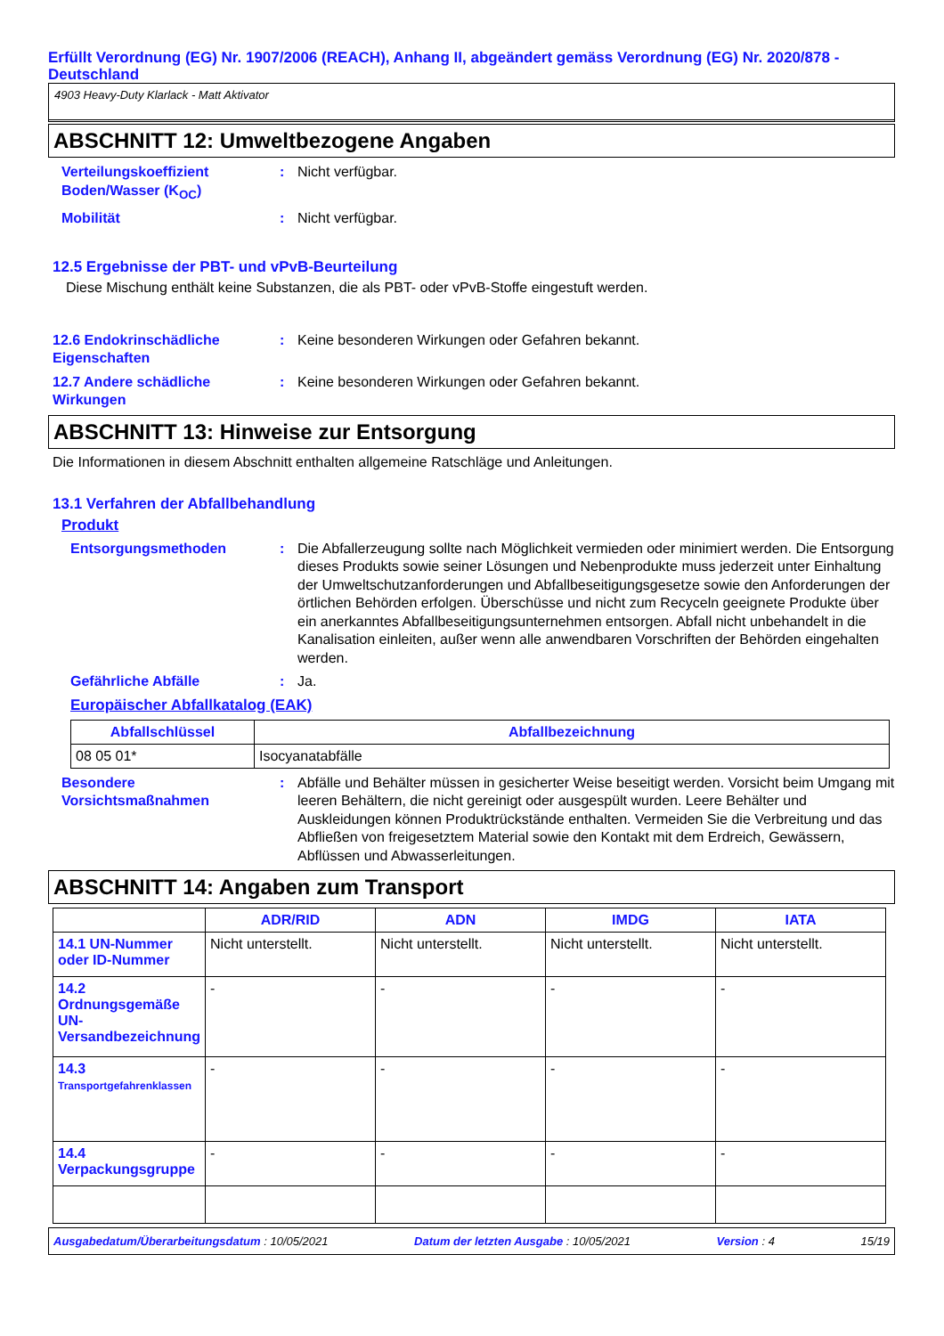Erfüllt Verordnung (EG) Nr. 1907/2006 (REACH), Anhang II, abgeändert gemäss Verordnung (EG) Nr. 2020/878 - Deutschland
4903 Heavy-Duty Klarlack - Matt Aktivator
ABSCHNITT 12: Umweltbezogene Angaben
Verteilungskoeffizient Boden/Wasser (K<sub>OC</sub>)
: Nicht verfügbar.
Mobilität : Nicht verfügbar.
12.5 Ergebnisse der PBT- und vPvB-Beurteilung
Diese Mischung enthält keine Substanzen, die als PBT- oder vPvB-Stoffe eingestuft werden.
12.6 Endokrinschädliche Eigenschaften
: Keine besonderen Wirkungen oder Gefahren bekannt.
12.7 Andere schädliche Wirkungen
: Keine besonderen Wirkungen oder Gefahren bekannt.
ABSCHNITT 13: Hinweise zur Entsorgung
Die Informationen in diesem Abschnitt enthalten allgemeine Ratschläge und Anleitungen.
13.1 Verfahren der Abfallbehandlung
Produkt
Entsorgungsmethoden : Die Abfallerzeugung sollte nach Möglichkeit vermieden oder minimiert werden. Die Entsorgung dieses Produkts sowie seiner Lösungen und Nebenprodukte muss jederzeit unter Einhaltung der Umweltschutzanforderungen und Abfallbeseitigungsgesetze sowie den Anforderungen der örtlichen Behörden erfolgen. Überschüsse und nicht zum Recyceln geeignete Produkte über ein anerkanntes Abfallbeseitigungsunternehmen entsorgen. Abfall nicht unbehandelt in die Kanalisation einleiten, außer wenn alle anwendbaren Vorschriften der Behörden eingehalten werden.
Gefährliche Abfälle : Ja.
Europäischer Abfallkatalog (EAK)
| Abfallschlüssel | Abfallbezeichnung |
| --- | --- |
| 08 05 01* | Isocyanatabfälle |
Besondere Vorsichtsmaßnahmen
: Abfälle und Behälter müssen in gesicherter Weise beseitigt werden. Vorsicht beim Umgang mit leeren Behältern, die nicht gereinigt oder ausgespült wurden. Leere Behälter und Auskleidungen können Produktrückstände enthalten. Vermeiden Sie die Verbreitung und das Abfließen von freigesetztem Material sowie den Kontakt mit dem Erdreich, Gewässern, Abflüssen und Abwasserleitungen.
ABSCHNITT 14: Angaben zum Transport
| | ADR/RID | ADN | IMDG | IATA |
| --- | --- | --- | --- | --- |
| 14.1 UN-Nummer oder ID-Nummer | Nicht unterstellt. | Nicht unterstellt. | Nicht unterstellt. | Nicht unterstellt. |
| 14.2 Ordnungsgemäße UN-Versandbezeichnung | - | - | - | - |
| 14.3 Transportgefahrenklassen | - | - | - | - |
| 14.4 Verpackungsgruppe | - | - | - | - |
Ausgabedatum/Überarbeitungsdatum : 10/05/2021 Datum der letzten Ausgabe : 10/05/2021 Version : 4 15/19